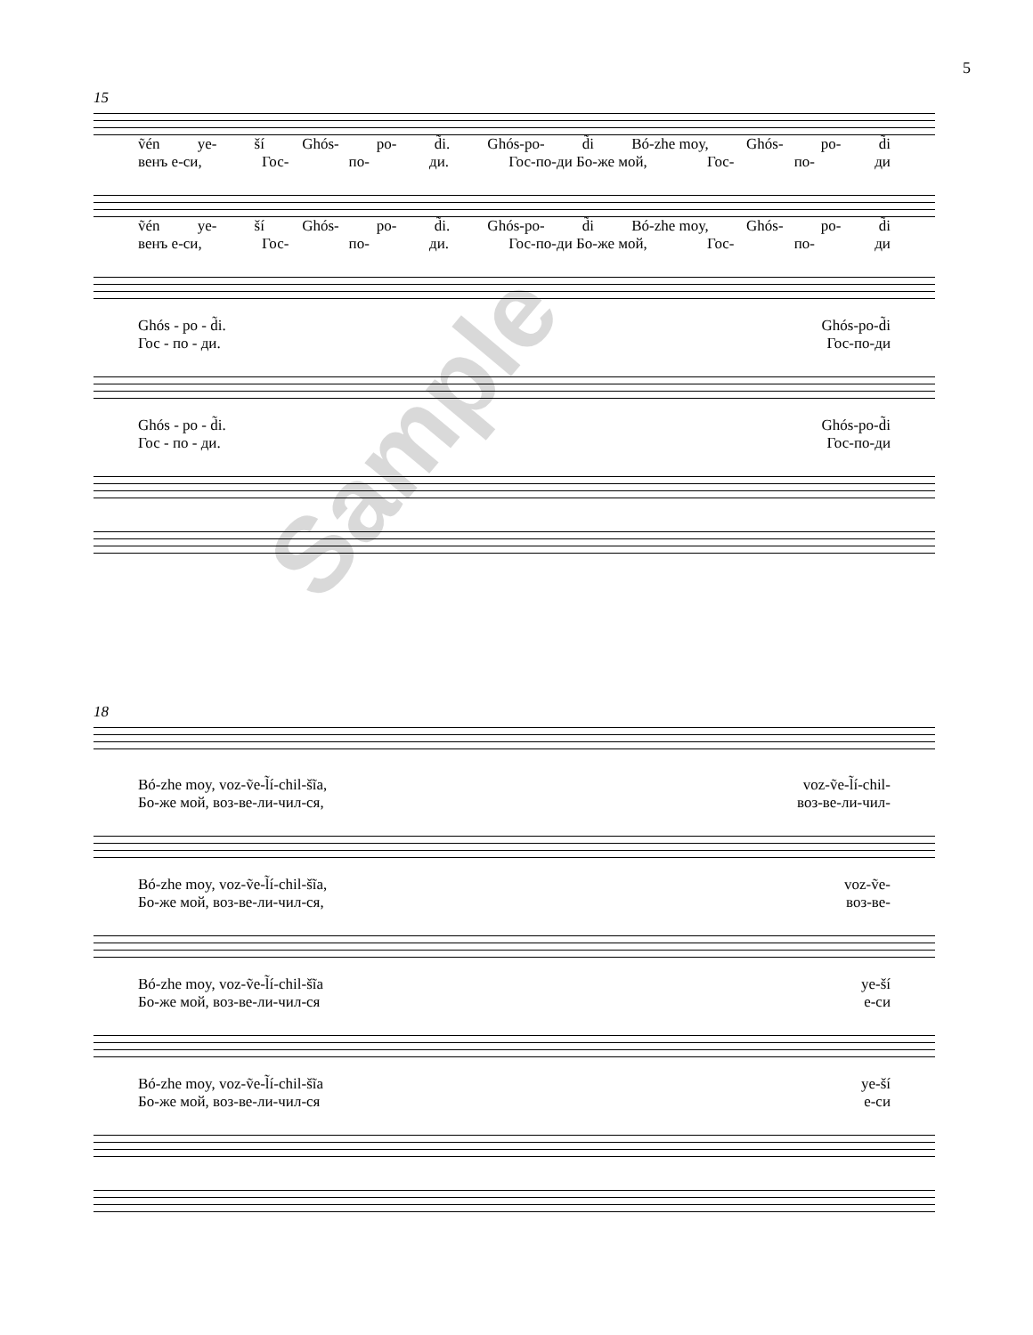5
15
ṽén ye- ší Ghós- po- d̃i. Ghós-po- d̃i Bó-zhe moy, Ghós- po- d̃i
венъ е-си, Гос- по- ди. Гос-по-ди Бо-же мой, Гос- по- ди
ṽén ye- ší Ghós- po- d̃i. Ghós-po- d̃i Bó-zhe moy, Ghós- po- d̃i
венъ е-си, Гос- по- ди. Гос-по-ди Бо-же мой, Гос- по- ди
Ghós - po - d̃i. Ghós-po-d̃i
Гос - по - ди. Гос-по-ди
Ghós - po - d̃i. Ghós-po-d̃i
Гос - по - ди. Гос-по-ди
18
Bó-zhe moy, voz-ṽe-l̃í-chil-šĩa, voz-ṽe-l̃í-chil-
Бо-же мой, воз-ве-ли-чил-ся, воз-ве-ли-чил-
Bó-zhe moy, voz-ṽe-l̃í-chil-šĩa, voz-ṽe-
Бо-же мой, воз-ве-ли-чил-ся, воз-ве-
Bó-zhe moy, voz-ṽe-l̃í-chil-šĩa ye-ší
Бо-же мой, воз-ве-ли-чил-ся е-си
Bó-zhe moy, voz-ṽe-l̃í-chil-šĩa ye-ší
Бо-же мой, воз-ве-ли-чил-ся е-си
Sample